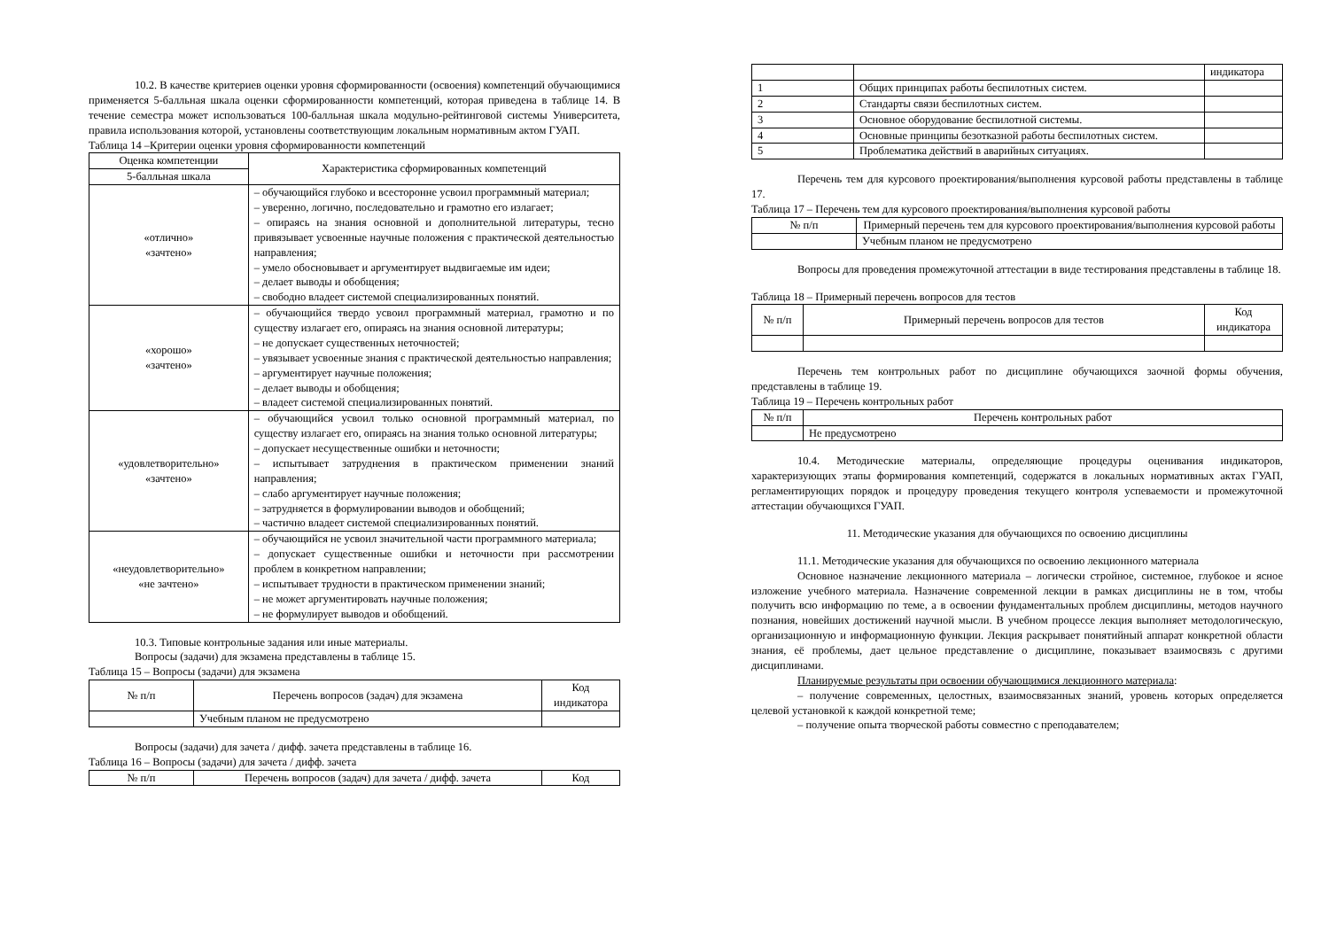10.2. В качестве критериев оценки уровня сформированности (освоения) компетенций обучающимися применяется 5-балльная шкала оценки сформированности компетенций, которая приведена в таблице 14. В течение семестра может использоваться 100-балльная шкала модульно-рейтинговой системы Университета, правила использования которой, установлены соответствующим локальным нормативным актом ГУАП.
Таблица 14 –Критерии оценки уровня сформированности компетенций
| Оценка компетенции | Характеристика сформированных компетенций |
| --- | --- |
| 5-балльная шкала | |
| «отлично» «зачтено» | – обучающийся глубоко и всесторонне усвоил программный материал; – уверенно, логично, последовательно и грамотно его излагает; – опираясь на знания основной и дополнительной литературы, тесно привязывает усвоенные научные положения с практической деятельностью направления; – умело обосновывает и аргументирует выдвигаемые им идеи; – делает выводы и обобщения; – свободно владеет системой специализированных понятий. |
| «хорошо» «зачтено» | – обучающийся твердо усвоил программный материал, грамотно и по существу излагает его, опираясь на знания основной литературы; – не допускает существенных неточностей; – увязывает усвоенные знания с практической деятельностью направления; – аргументирует научные положения; – делает выводы и обобщения; – владеет системой специализированных понятий. |
| «удовлетворительно» «зачтено» | – обучающийся усвоил только основной программный материал, по существу излагает его, опираясь на знания только основной литературы; – допускает несущественные ошибки и неточности; – испытывает затруднения в практическом применении знаний направления; – слабо аргументирует научные положения; – затрудняется в формулировании выводов и обобщений; – частично владеет системой специализированных понятий. |
| «неудовлетворительно» «не зачтено» | – обучающийся не усвоил значительной части программного материала; – допускает существенные ошибки и неточности при рассмотрении проблем в конкретном направлении; – испытывает трудности в практическом применении знаний; – не может аргументировать научные положения; – не формулирует выводов и обобщений. |
10.3. Типовые контрольные задания или иные материалы.
Вопросы (задачи) для экзамена представлены в таблице 15.
Таблица 15 – Вопросы (задачи) для экзамена
| № п/п | Перечень вопросов (задач) для экзамена | Код индикатора |
| --- | --- | --- |
| | Учебным планом не предусмотрено | |
Вопросы (задачи) для зачета / дифф. зачета представлены в таблице 16.
Таблица 16 – Вопросы (задачи) для зачета / дифф. зачета
| № п/п | Перечень вопросов (задач) для зачета / дифф. зачета | Код |
| --- | --- | --- |
| | | индикатора |
| 1 | Общих принципах работы беспилотных систем. | |
| 2 | Стандарты связи беспилотных систем. | |
| 3 | Основное оборудование беспилотной системы. | |
| 4 | Основные принципы безотказной работы беспилотных систем. | |
| 5 | Проблематика действий в аварийных ситуациях. | |
Перечень тем для курсового проектирования/выполнения курсовой работы представлены в таблице 17.
Таблица 17 – Перечень тем для курсового проектирования/выполнения курсовой работы
| № п/п | Примерный перечень тем для курсового проектирования/выполнения курсовой работы |
| --- | --- |
| | Учебным планом не предусмотрено |
Вопросы для проведения промежуточной аттестации в виде тестирования представлены в таблице 18.
Таблица 18 – Примерный перечень вопросов для тестов
| № п/п | Примерный перечень вопросов для тестов | Код индикатора |
| --- | --- | --- |
Перечень тем контрольных работ по дисциплине обучающихся заочной формы обучения, представлены в таблице 19.
Таблица 19 – Перечень контрольных работ
| № п/п | Перечень контрольных работ |
| --- | --- |
| | Не предусмотрено |
10.4. Методические материалы, определяющие процедуры оценивания индикаторов, характеризующих этапы формирования компетенций, содержатся в локальных нормативных актах ГУАП, регламентирующих порядок и процедуру проведения текущего контроля успеваемости и промежуточной аттестации обучающихся ГУАП.
11. Методические указания для обучающихся по освоению дисциплины
11.1. Методические указания для обучающихся по освоению лекционного материала
Основное назначение лекционного материала – логически стройное, системное, глубокое и ясное изложение учебного материала. Назначение современной лекции в рамках дисциплины не в том, чтобы получить всю информацию по теме, а в освоении фундаментальных проблем дисциплины, методов научного познания, новейших достижений научной мысли. В учебном процессе лекция выполняет методологическую, организационную и информационную функции. Лекция раскрывает понятийный аппарат конкретной области знания, её проблемы, дает цельное представление о дисциплине, показывает взаимосвязь с другими дисциплинами.
Планируемые результаты при освоении обучающимися лекционного материала:
– получение современных, целостных, взаимосвязанных знаний, уровень которых определяется целевой установкой к каждой конкретной теме;
– получение опыта творческой работы совместно с преподавателем;